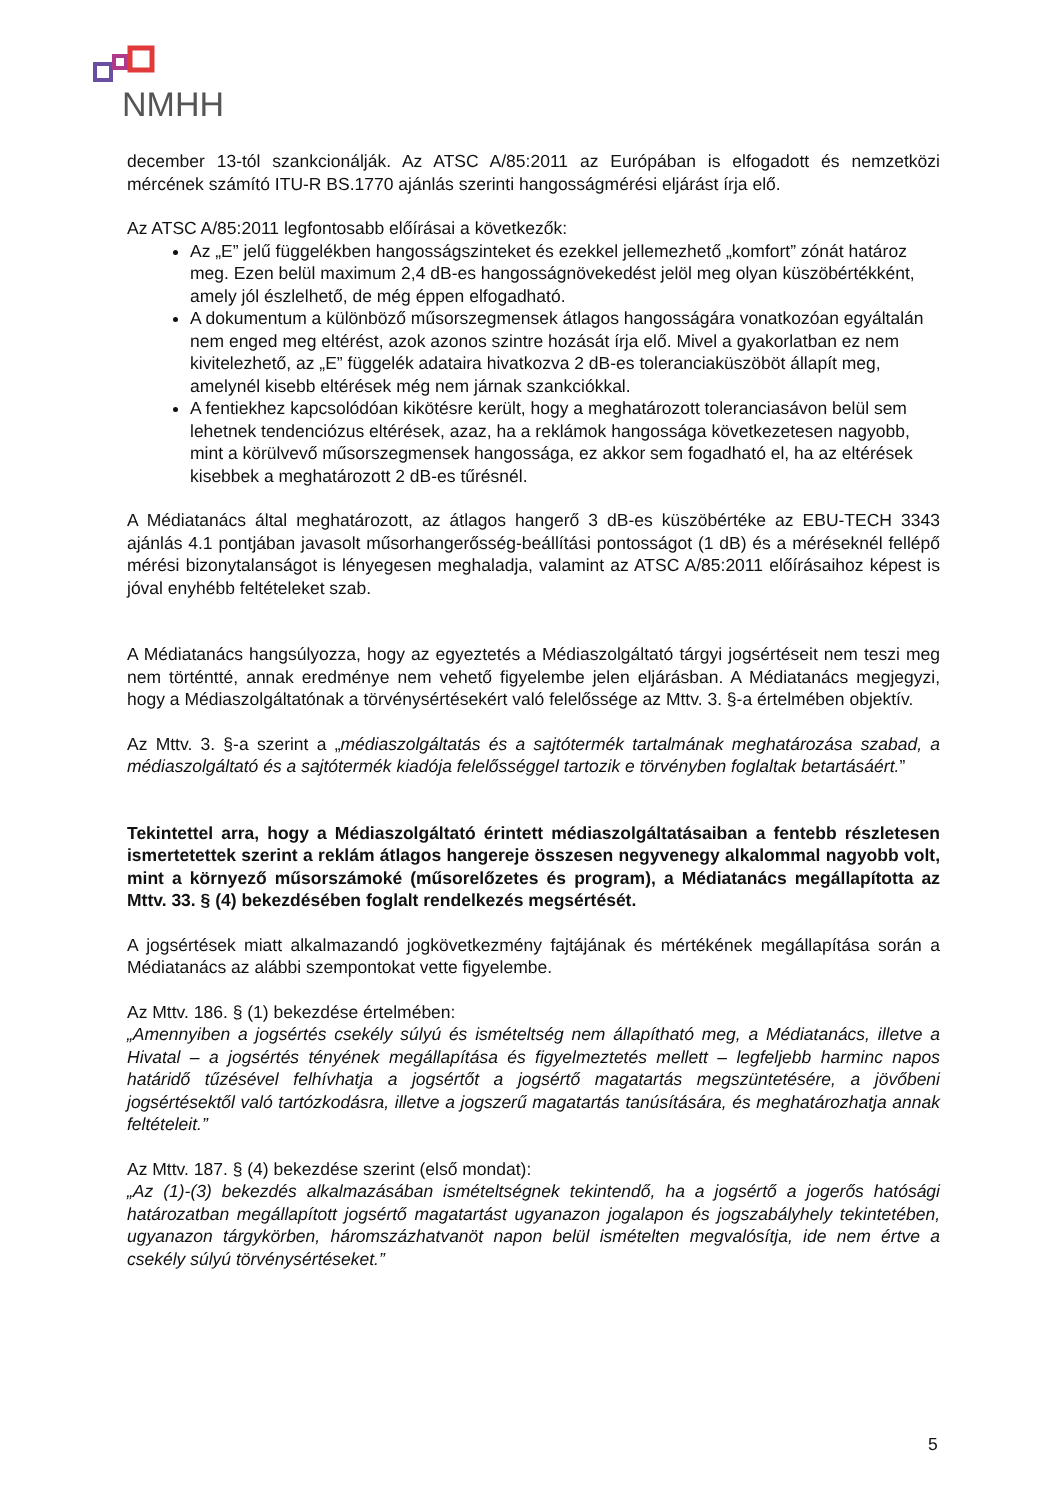NMHH
december 13-tól szankcionálják. Az ATSC A/85:2011 az Európában is elfogadott és nemzetközi mércének számító ITU-R BS.1770 ajánlás szerinti hangosságmérési eljárást írja elő.
Az ATSC A/85:2011 legfontosabb előírásai a következők:
Az „E” jelű függelékben hangosságszinteket és ezekkel jellemezhető „komfort” zónát határoz meg. Ezen belül maximum 2,4 dB-es hangosságnövekedést jelöl meg olyan küszöbértékként, amely jól észlelhető, de még éppen elfogadható.
A dokumentum a különböző műsorszegmensek átlagos hangosságára vonatkozóan egyáltalán nem enged meg eltérést, azok azonos szintre hozását írja elő. Mivel a gyakorlatban ez nem kivitelezhető, az „E” függelék adataira hivatkozva 2 dB-es toleranciaküszöböt állapít meg, amelynél kisebb eltérések még nem járnak szankciókkal.
A fentiekhez kapcsolódóan kikötésre került, hogy a meghatározott toleranciasávon belül sem lehetnek tendenciózus eltérések, azaz, ha a reklámok hangossága következetesen nagyobb, mint a körülvevő műsorszegmensek hangossága, ez akkor sem fogadható el, ha az eltérések kisebbek a meghatározott 2 dB-es tűrésnél.
A Médiatanács által meghatározott, az átlagos hangerő 3 dB-es küszöbértéke az EBU-TECH 3343 ajánlás 4.1 pontjában javasolt műsorhangerősség-beállítási pontosságot (1 dB) és a méréseknél fellépő mérési bizonytalanságot is lényegesen meghaladja, valamint az ATSC A/85:2011 előírásaihoz képest is jóval enyhébb feltételeket szab.
A Médiatanács hangsúlyozza, hogy az egyeztetés a Médiaszolgáltató tárgyi jogsértéseit nem teszi meg nem történtté, annak eredménye nem vehető figyelembe jelen eljárásban. A Médiatanács megjegyzi, hogy a Médiaszolgáltatónak a törvénysértésekért való felelőssége az Mttv. 3. §-a értelmében objektív.
Az Mttv. 3. §-a szerint a „médiaszolgáltatás és a sajtótermék tartalmának meghatározása szabad, a médiaszolgáltató és a sajtótermék kiadója felelősséggel tartozik e törvényben foglaltak betartásáért.”
Tekintettel arra, hogy a Médiaszolgáltató érintett médiaszolgáltatásaiban a fentebb részletesen ismertetettek szerint a reklám átlagos hangereje összesen negyvenegy alkalommal nagyobb volt, mint a környező műsorszámoké (műsorelőzetes és program), a Médiatanács megállapította az Mttv. 33. § (4) bekezdésében foglalt rendelkezés megsértését.
A jogsértések miatt alkalmazandó jogkövetkezmény fajtájának és mértékének megállapítása során a Médiatanács az alábbi szempontokat vette figyelembe.
Az Mttv. 186. § (1) bekezdése értelmében:
„Amennyiben a jogsértés csekély súlyú és ismételtség nem állapítható meg, a Médiatanács, illetve a Hivatal – a jogsértés tényének megállapítása és figyelmeztetés mellett – legfeljebb harminc napos határidő tűzésével felhívhatja a jogsértőt a jogsértő magatartás megszüntetésére, a jövőbeni jogsértésektől való tartózkodásra, illetve a jogszerű magatartás tanúsítására, és meghatározhatja annak feltételeit.”
Az Mttv. 187. § (4) bekezdése szerint (első mondat):
„Az (1)-(3) bekezdés alkalmazásában ismételtségnek tekintendő, ha a jogsértő a jogerős hatósági határozatban megállapított jogsértő magatartást ugyanazon jogalapon és jogszabályhely tekintetében, ugyanazon tárgykörben, háromszázhatvanöt napon belül ismételten megvalósítja, ide nem értve a csekély súlyú törvénysértéseket.”
5